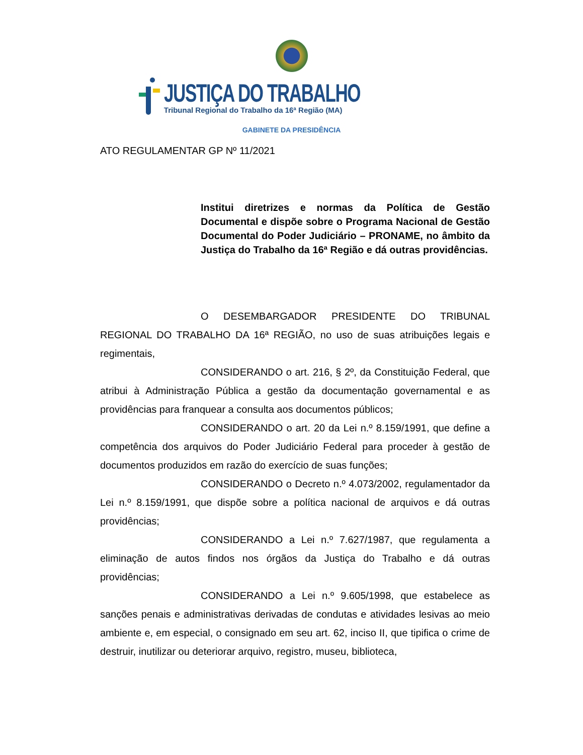JUSTIÇA DO TRABALHO
Tribunal Regional do Trabalho da 16ª Região (MA)
GABINETE DA PRESIDÊNCIA
ATO REGULAMENTAR GP Nº 11/2021
Institui diretrizes e normas da Política de Gestão Documental e dispõe sobre o Programa Nacional de Gestão Documental do Poder Judiciário – PRONAME, no âmbito da Justiça do Trabalho da 16ª Região e dá outras providências.
O DESEMBARGADOR PRESIDENTE DO TRIBUNAL REGIONAL DO TRABALHO DA 16ª REGIÃO, no uso de suas atribuições legais e regimentais,
CONSIDERANDO o art. 216, § 2º, da Constituição Federal, que atribui à Administração Pública a gestão da documentação governamental e as providências para franquear a consulta aos documentos públicos;
CONSIDERANDO o art. 20 da Lei n.º 8.159/1991, que define a competência dos arquivos do Poder Judiciário Federal para proceder à gestão de documentos produzidos em razão do exercício de suas funções;
CONSIDERANDO o Decreto n.º 4.073/2002, regulamentador da Lei n.º 8.159/1991, que dispõe sobre a política nacional de arquivos e dá outras providências;
CONSIDERANDO a Lei n.º 7.627/1987, que regulamenta a eliminação de autos findos nos órgãos da Justiça do Trabalho e dá outras providências;
CONSIDERANDO a Lei n.º 9.605/1998, que estabelece as sanções penais e administrativas derivadas de condutas e atividades lesivas ao meio ambiente e, em especial, o consignado em seu art. 62, inciso II, que tipifica o crime de destruir, inutilizar ou deteriorar arquivo, registro, museu, biblioteca,